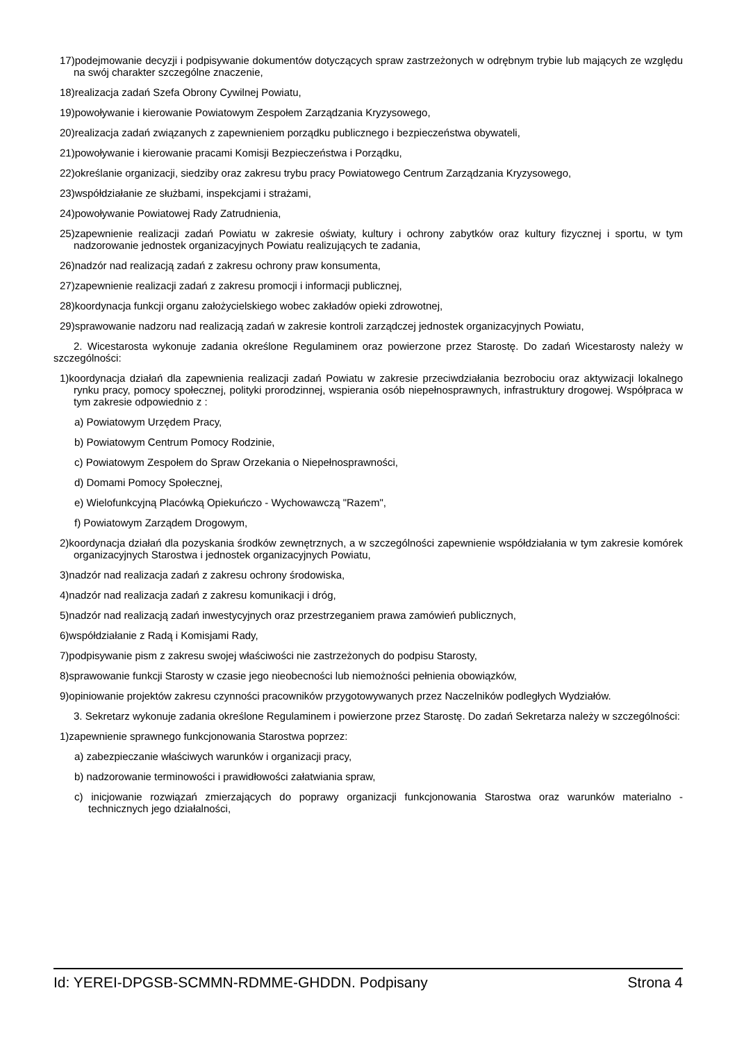17)podejmowanie decyzji i podpisywanie dokumentów dotyczących spraw zastrzeżonych w odrębnym trybie lub mających ze względu na swój charakter szczególne znaczenie,
18)realizacja zadań Szefa Obrony Cywilnej Powiatu,
19)powoływanie i kierowanie Powiatowym Zespołem Zarządzania Kryzysowego,
20)realizacja zadań związanych z zapewnieniem porządku publicznego i bezpieczeństwa obywateli,
21)powoływanie i kierowanie pracami Komisji Bezpieczeństwa i Porządku,
22)określanie organizacji, siedziby oraz zakresu trybu pracy Powiatowego Centrum Zarządzania Kryzysowego,
23)współdziałanie ze służbami, inspekcjami i strażami,
24)powoływanie Powiatowej Rady Zatrudnienia,
25)zapewnienie realizacji zadań Powiatu w zakresie oświaty, kultury i ochrony zabytków oraz kultury fizycznej i sportu, w tym nadzorowanie jednostek organizacyjnych Powiatu realizujących te zadania,
26)nadzór nad realizacją zadań z zakresu ochrony praw konsumenta,
27)zapewnienie realizacji zadań z zakresu promocji i informacji publicznej,
28)koordynacja funkcji organu założycielskiego wobec zakładów opieki zdrowotnej,
29)sprawowanie nadzoru nad realizacją zadań w zakresie kontroli zarządczej jednostek organizacyjnych Powiatu,
2. Wicestarosta wykonuje zadania określone Regulaminem oraz powierzone przez Starostę. Do zadań Wicestarosty należy w szczególności:
1)koordynacja działań dla zapewnienia realizacji zadań Powiatu w zakresie przeciwdziałania bezrobociu oraz aktywizacji lokalnego rynku pracy, pomocy społecznej, polityki prorodzinnej, wspierania osób niepełnosprawnych, infrastruktury drogowej. Współpraca w tym zakresie odpowiednio z :
a) Powiatowym Urzędem Pracy,
b) Powiatowym Centrum Pomocy Rodzinie,
c) Powiatowym Zespołem do Spraw Orzekania o Niepełnosprawności,
d) Domami Pomocy Społecznej,
e) Wielofunkcyjną Placówką Opiekuńczo - Wychowawczą "Razem",
f) Powiatowym Zarządem Drogowym,
2)koordynacja działań dla pozyskania środków zewnętrznych, a w szczególności zapewnienie współdziałania w tym zakresie komórek organizacyjnych Starostwa i jednostek organizacyjnych Powiatu,
3)nadzór nad realizacja zadań z zakresu ochrony środowiska,
4)nadzór nad realizacja zadań z zakresu komunikacji i dróg,
5)nadzór nad realizacją zadań inwestycyjnych oraz przestrzeganiem prawa zamówień publicznych,
6)współdziałanie z Radą i Komisjami Rady,
7)podpisywanie pism z zakresu swojej właściwości nie zastrzeżonych do podpisu Starosty,
8)sprawowanie funkcji Starosty w czasie jego nieobecności lub niemożności pełnienia obowiązków,
9)opiniowanie projektów zakresu czynności pracowników przygotowywanych przez Naczelników podległych Wydziałów.
3. Sekretarz wykonuje zadania określone Regulaminem i powierzone przez Starostę. Do zadań Sekretarza należy w szczególności:
1)zapewnienie sprawnego funkcjonowania Starostwa poprzez:
a) zabezpieczanie właściwych warunków i organizacji pracy,
b) nadzorowanie terminowości i prawidłowości załatwiania spraw,
c) inicjowanie rozwiązań zmierzających do poprawy organizacji funkcjonowania Starostwa oraz warunków materialno - technicznych jego działalności,
Id: YEREI-DPGSB-SCMMN-RDMME-GHDDN. Podpisany Strona 4